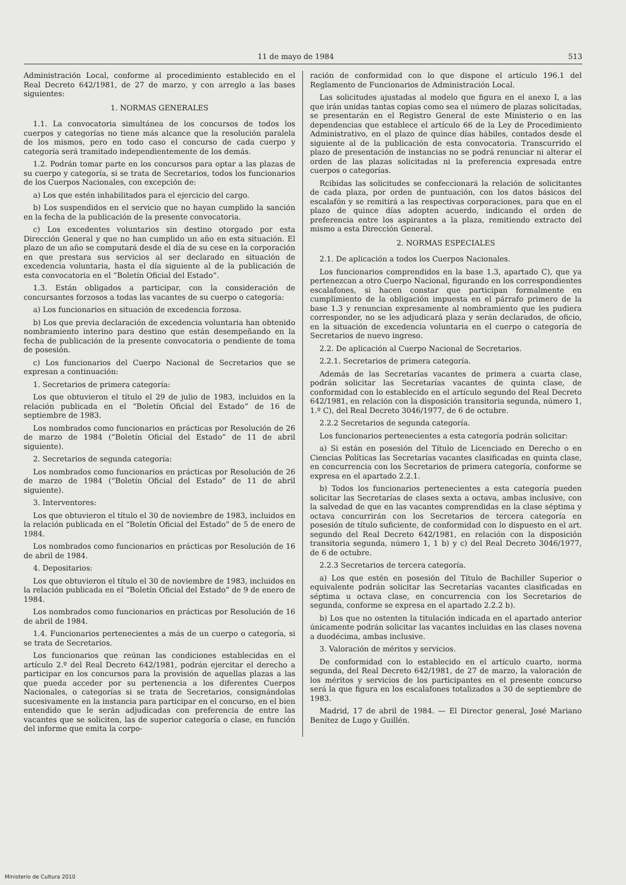11 de mayo de 1984 513
Administración Local, conforme al procedimiento establecido en el Real Decreto 642/1981, de 27 de marzo, y con arreglo a las bases siguientes:
1. NORMAS GENERALES
1.1. La convocatoria simultánea de los concursos de todos los cuerpos y categorías no tiene más alcance que la resolución paralela de los mismos, pero en todo caso el concurso de cada cuerpo y categoría será tramitado independientemente de los demás.
1.2. Podrán tomar parte en los concursos para optar a las plazas de su cuerpo y categoría, si se trata de Secretarios, todos los funcionarios de los Cuerpos Nacionales, con excepción de:
a) Los que estén inhabilitados para el ejercicio del cargo.
b) Los suspendidos en el servicio que no hayan cumplido la sanción en la fecha de la publicación de la presente convocatoria.
c) Los excedentes voluntarios sin destino otorgado por esta Dirección General y que no han cumplido un año en esta situación. El plazo de un año se computará desde el día de su cese en la corporación en que prestara sus servicios al ser declarado en situación de excedencia voluntaria, hasta el día siguiente al de la publicación de esta convocatoria en el “Boletín Oficial del Estado”.
1.3. Están obligados a participar, con la consideración de concursantes forzosos a todas las vacantes de su cuerpo o categoría:
a) Los funcionarios en situación de excedencia forzosa.
b) Los que previa declaración de excedencia voluntaria han obtenido nombramiento interino para destino que están desempeñando en la fecha de publicación de la presente convocatoria o pendiente de toma de posesión.
c) Los funcionarios del Cuerpo Nacional de Secretarios que se expresan a continuación:
1. Secretarios de primera categoría:
Los que obtuvieron el título el 29 de julio de 1983, incluidos en la relación publicada en el “Boletín Oficial del Estado” de 16 de septiembre de 1983.
Los nombrados como funcionarios en prácticas por Resolución de 26 de marzo de 1984 (“Boletín Oficial del Estado” de 11 de abril siguiente).
2. Secretarios de segunda categoría:
Los nombrados como funcionarios en prácticas por Resolución de 26 de marzo de 1984 (“Boletín Oficial del Estado” de 11 de abril siguiente).
3. Interventores:
Los que obtuvieron el título el 30 de noviembre de 1983, incluidos en la relación publicada en el “Boletín Oficial del Estado” de 5 de enero de 1984.
Los nombrados como funcionarios en prácticas por Resolución de 16 de abril de 1984.
4. Depositarios:
Los que obtuvieron el título el 30 de noviembre de 1983, incluidos en la relación publicada en el “Boletín Oficial del Estado” de 9 de enero de 1984.
Los nombrados como funcionarios en prácticas por Resolución de 16 de abril de 1984.
1.4. Funcionarios pertenecientes a más de un cuerpo o categoría, si se trata de Secretarios.
Los funcionarios que reúnan las condiciones establecidas en el artículo 2.º del Real Decreto 642/1981, podrán ejercitar el derecho a participar en los concursos para la provisión de aquellas plazas a las que pueda acceder por su pertenencia a los diferentes Cuerpos Nacionales, o categorías si se trata de Secretarios, consignándolas sucesivamente en la instancia para participar en el concurso, en el bien entendido que le serán adjudicadas con preferencia de entre las vacantes que se soliciten, las de superior categoría o clase, en función del informe que emita la corpo-
ración de conformidad con lo que dispone el artículo 196.1 del Reglamento de Funcionarios de Administración Local.
Las solicitudes ajustadas al modelo que figura en el anexo I, a las que irán unidas tantas copias como sea el número de plazas solicitadas, se presentarán en el Registro General de este Ministerio o en las dependencias que establece el artículo 66 de la Ley de Procedimiento Administrativo, en el plazo de quince días hábiles, contados desde el siguiente al de la publicación de esta convocatoria. Transcurrido el plazo de presentación de instancias no se podrá renunciar ni alterar el orden de las plazas solicitadas ni la preferencia expresada entre cuerpos o categorías.
Rcibidas las solicitudes se confeccionará la relación de solicitantes de cada plaza, por orden de puntuación, con los datos básicos del escalafón y se remitirá a las respectivas corporaciones, para que en el plazo de quince días adopten acuerdo, indicando el orden de preferencia entre los aspirantes a la plaza, remitiendo extracto del mismo a esta Dirección General.
2. NORMAS ESPECIALES
2.1. De aplicación a todos los Cuerpos Nacionales.
Los funcionarios comprendidos en la base 1.3, apartado C), que ya pertenezcan a otro Cuerpo Nacional, figurando en los correspondientes escalafones, si hacen constar que participan formalmente en cumplimiento de la obligación impuesta en el párrafo primero de la base 1.3 y renuncian expresamente al nombramiento que les pudiera corresponder, no se les adjudicará plaza y serán declarados, de oficio, en la situación de excedencia voluntaria en el cuerpo o categoría de Secretarios de nuevo ingreso.
2.2. De aplicación al Cuerpo Nacional de Secretarios.
2.2.1. Secretarios de primera categoría.
Además de las Secretarías vacantes de primera a cuarta clase, podrán solicitar las Secretarías vacantes de quinta clase, de conformidad con lo establecido en el artículo segundo del Real Decreto 642/1981, en relación con la disposición transitoria segunda, número 1, 1.º C), del Real Decreto 3046/1977, de 6 de octubre.
2.2.2 Secretarios de segunda categoría.
Los funcionarios pertenecientes a esta categoría podrán solicitar:
a) Si están en posesión del Título de Licenciado en Derecho o en Ciencias Políticas las Secretarías vacantes clasificadas en quinta clase, en concurrencia con los Secretarios de primera categoría, conforme se expresa en el apartado 2.2.1.
b) Todos los funcionarios pertenecientes a esta categoría pueden solicitar las Secretarías de clases sexta a octava, ambas inclusive, con la salvedad de que en las vacantes comprendidas en la clase séptima y octava concurrirán con los Secretarios de tercera categoría en posesión de título suficiente, de conformidad con lo dispuesto en el art. segundo del Real Decreto 642/1981, en relación con la disposición transitoria segunda, número 1, 1 b) y c) del Real Decreto 3046/1977, de 6 de octubre.
2.2.3 Secretarios de tercera categoría.
a) Los que estén en posesión del Título de Bachiller Superior o equivalente podrán solicitar las Secretarías vacantes clasificadas en séptima u octava clase, en concurrencia con los Secretarios de segunda, conforme se expresa en el apartado 2.2.2 b).
b) Los que no ostenten la titulación indicada en el apartado anterior únicamente podrán solicitar las vacantes incluidas en las clases novena a duodécima, ambas inclusive.
3. Valoración de méritos y servicios.
De conformidad con lo establecido en el artículo cuarto, norma segunda, del Real Decreto 642/1981, de 27 de marzo, la valoración de los méritos y servicios de los participantes en el presente concurso será la que figura en los escalafones totalizados a 30 de septiembre de 1983.
Madrid, 17 de abril de 1984. — El Director general, José Mariano Benítez de Lugo y Guillén.
Ministerio de Cultura 2010